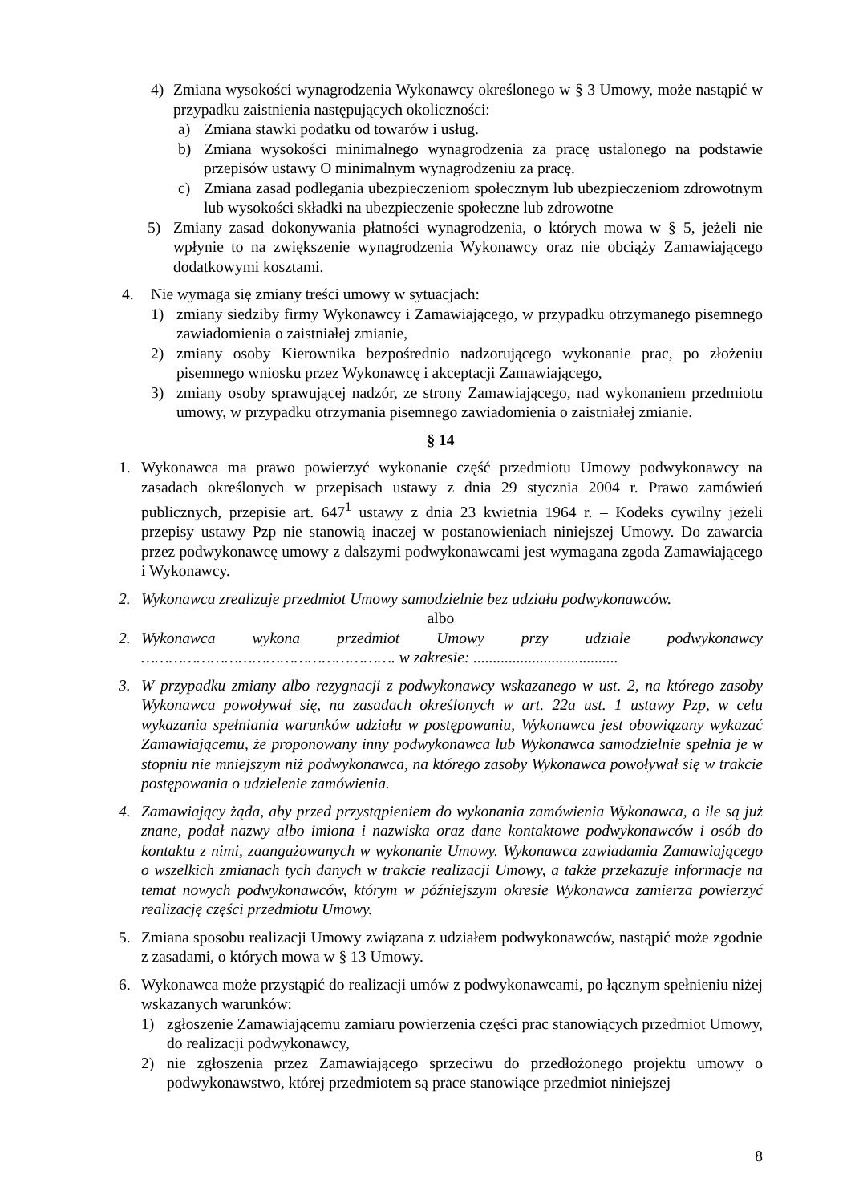4) Zmiana wysokości wynagrodzenia Wykonawcy określonego w § 3 Umowy, może nastąpić w przypadku zaistnienia następujących okoliczności:
a) Zmiana stawki podatku od towarów i usług.
b) Zmiana wysokości minimalnego wynagrodzenia za pracę ustalonego na podstawie przepisów ustawy O minimalnym wynagrodzeniu za pracę.
c) Zmiana zasad podlegania ubezpieczeniom społecznym lub ubezpieczeniom zdrowotnym lub wysokości składki na ubezpieczenie społeczne lub zdrowotne
5) Zmiany zasad dokonywania płatności wynagrodzenia, o których mowa w § 5, jeżeli nie wpłynie to na zwiększenie wynagrodzenia Wykonawcy oraz nie obciąży Zamawiającego dodatkowymi kosztami.
4. Nie wymaga się zmiany treści umowy w sytuacjach:
1) zmiany siedziby firmy Wykonawcy i Zamawiającego, w przypadku otrzymanego pisemnego zawiadomienia o zaistniałej zmianie,
2) zmiany osoby Kierownika bezpośrednio nadzorującego wykonanie prac, po złożeniu pisemnego wniosku przez Wykonawcę i akceptacji Zamawiającego,
3) zmiany osoby sprawującej nadzór, ze strony Zamawiającego, nad wykonaniem przedmiotu umowy, w przypadku otrzymania pisemnego zawiadomienia o zaistniałej zmianie.
§ 14
1. Wykonawca ma prawo powierzyć wykonanie część przedmiotu Umowy podwykonawcy na zasadach określonych w przepisach ustawy z dnia 29 stycznia 2004 r. Prawo zamówień publicznych, przepisie art. 647<sup>1</sup> ustawy z dnia 23 kwietnia 1964 r. – Kodeks cywilny jeżeli przepisy ustawy Pzp nie stanowią inaczej w postanowieniach niniejszej Umowy. Do zawarcia przez podwykonawcę umowy z dalszymi podwykonawcami jest wymagana zgoda Zamawiającego i Wykonawcy.
2. Wykonawca zrealizuje przedmiot Umowy samodzielnie bez udziału podwykonawców.
albo
2. Wykonawca wykona przedmiot Umowy przy udziale podwykonawcy ………………………………………………. w zakresie: .....................................
3. W przypadku zmiany albo rezygnacji z podwykonawcy wskazanego w ust. 2, na którego zasoby Wykonawca powoływał się, na zasadach określonych w art. 22a ust. 1 ustawy Pzp, w celu wykazania spełniania warunków udziału w postępowaniu, Wykonawca jest obowiązany wykazać Zamawiającemu, że proponowany inny podwykonawca lub Wykonawca samodzielnie spełnia je w stopniu nie mniejszym niż podwykonawca, na którego zasoby Wykonawca powoływał się w trakcie postępowania o udzielenie zamówienia.
4. Zamawiający żąda, aby przed przystąpieniem do wykonania zamówienia Wykonawca, o ile są już znane, podał nazwy albo imiona i nazwiska oraz dane kontaktowe podwykonawców i osób do kontaktu z nimi, zaangażowanych w wykonanie Umowy. Wykonawca zawiadamia Zamawiającego o wszelkich zmianach tych danych w trakcie realizacji Umowy, a także przekazuje informacje na temat nowych podwykonawców, którym w późniejszym okresie Wykonawca zamierza powierzyć realizację części przedmiotu Umowy.
5. Zmiana sposobu realizacji Umowy związana z udziałem podwykonawców, nastąpić może zgodnie z zasadami, o których mowa w § 13 Umowy.
6. Wykonawca może przystąpić do realizacji umów z podwykonawcami, po łącznym spełnieniu niżej wskazanych warunków:
1) zgłoszenie Zamawiającemu zamiaru powierzenia części prac stanowiących przedmiot Umowy, do realizacji podwykonawcy,
2) nie zgłoszenia przez Zamawiającego sprzeciwu do przedłożonego projektu umowy o podwykonawstwo, której przedmiotem są prace stanowiące przedmiot niniejszej
8